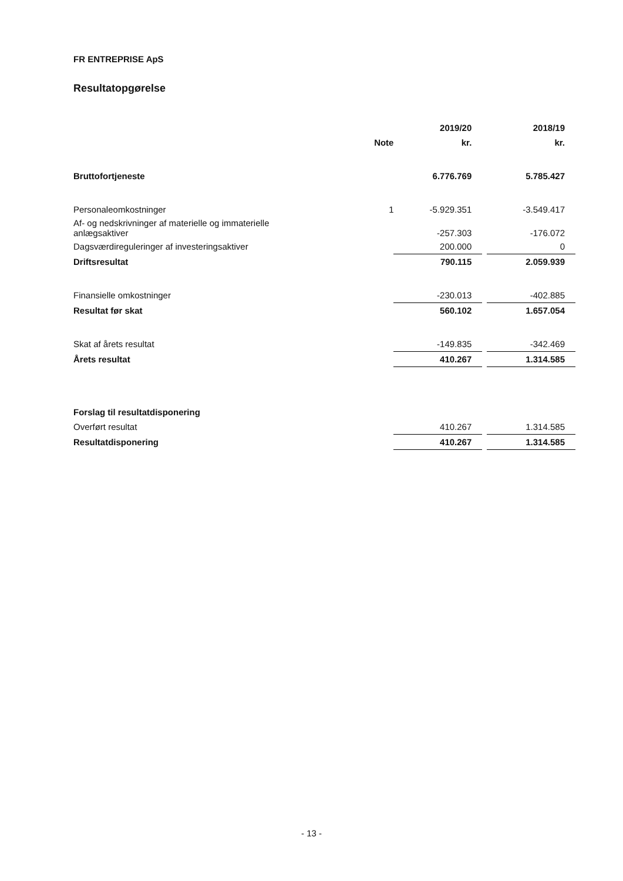FR ENTREPRISE ApS
Resultatopgørelse
| | | 2019/20 | | 2018/19 |
| --- | --- | --- | --- | --- |
| | Note | kr. | | kr. |
| Bruttofortjeneste | | 6.776.769 | | 5.785.427 |
| Personaleomkostninger | 1 | -5.929.351 | | -3.549.417 |
| Af- og nedskrivninger af materielle og immaterielle anlægsaktiver | | -257.303 | | -176.072 |
| Dagsværdireguleringer af investeringsaktiver | | 200.000 | | 0 |
| Driftsresultat | | 790.115 | | 2.059.939 |
| Finansielle omkostninger | | -230.013 | | -402.885 |
| Resultat før skat | | 560.102 | | 1.657.054 |
| Skat af årets resultat | | -149.835 | | -342.469 |
| Årets resultat | | 410.267 | | 1.314.585 |
| Forslag til resultatdisponering | | | | |
| Overført resultat | | 410.267 | | 1.314.585 |
| Resultatdisponering | | 410.267 | | 1.314.585 |
- 13 -